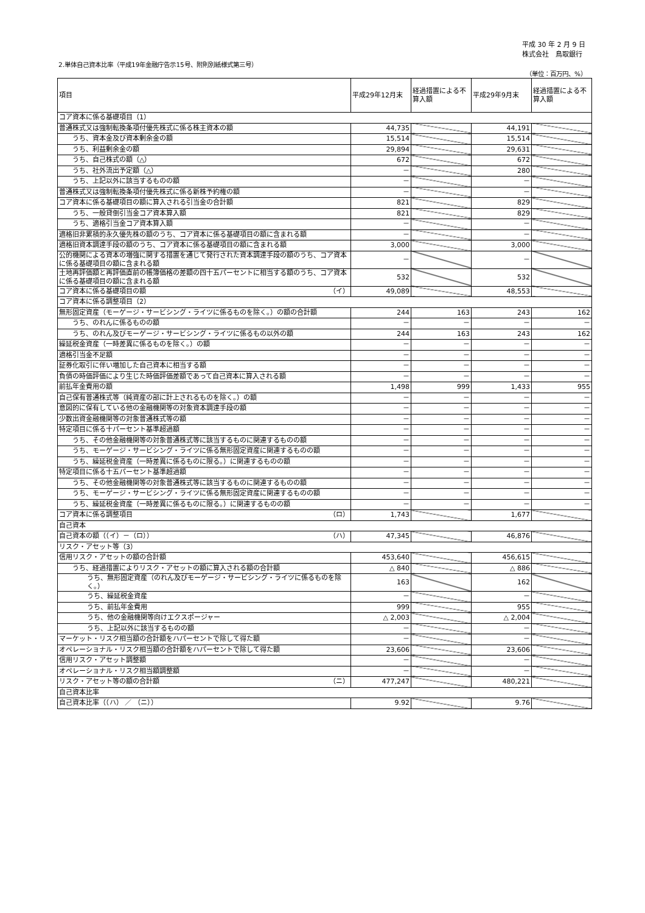平成 30 年 2 月 9 日
株式会社　鳥取銀行
2.単体自己資本比率（平成19年金融庁告示15号、附則別紙様式第三号）
（単位：百万円、%）
| 項目 | 平成29年12月末 | 経過措置による不算入額 | 平成29年9月末 | 経過措置による不算入額 |
| --- | --- | --- | --- | --- |
| コア資本に係る基礎項目（1） | | | | |
| 普通株式又は強制転換条項付優先株式に係る株主資本の額 | 44,735 | | 44,191 | |
| うち、資本金及び資本剰余金の額 | 15,514 | | 15,514 | |
| うち、利益剰余金の額 | 29,894 | | 29,631 | |
| うち、自己株式の額（△） | 672 | | 672 | |
| うち、社外流出予定額（△） | － | | 280 | |
| うち、上記以外に該当するものの額 | － | | － | |
| 普通株式又は強制転換条項付優先株式に係る新株予約権の額 | － | | － | |
| コア資本に係る基礎項目の額に算入される引当金の合計額 | 821 | | 829 | |
| うち、一般貸倒引当金コア資本算入額 | 821 | | 829 | |
| うち、適格引当金コア資本算入額 | － | | － | |
| 適格旧非累積的永久優先株の額のうち、コア資本に係る基礎項目の額に含まれる額 | － | | － | |
| 適格旧資本調達手段の額のうち、コア資本に係る基礎項目の額に含まれる額 | 3,000 | | 3,000 | |
| 公的機関による資本の増強に関する措置を通じて発行された資本調達手段の額のうち、コア資本に係る基礎項目の額に含まれる額 | － | | － | |
| 土地再評価額と再評価直前の帳簿価格の差額の四十五パーセントに相当する額のうち、コア資本に係る基礎項目の額に含まれる額 | 532 | | 532 | |
| コア資本に係る基礎項目の額 （イ） | 49,089 | | 48,553 | |
| コア資本に係る調整項目（2） | | | | |
| 無形固定資産（モーゲージ・サービシング・ライツに係るものを除く。）の額の合計額 | 244 | 163 | 243 | 162 |
| うち、のれんに係るものの額 | － | － | － | － |
| うち、のれん及びモーゲージ・サービシング・ライツに係るもの以外の額 | 244 | 163 | 243 | 162 |
| 繰延税金資産（一時差異に係るものを除く。）の額 | － | － | － | － |
| 適格引当金不足額 | － | － | － | － |
| 証券化取引に伴い増加した自己資本に相当する額 | － | － | － | － |
| 負債の時価評価により生じた時価評価差額であって自己資本に算入される額 | － | － | － | － |
| 前払年金費用の額 | 1,498 | 999 | 1,433 | 955 |
| 自己保有普通株式等（純資産の部に計上されるものを除く。）の額 | － | － | － | － |
| 意図的に保有している他の金融機関等の対象資本調達手段の額 | － | － | － | － |
| 少数出資金融機関等の対象普通株式等の額 | － | － | － | － |
| 特定項目に係る十パーセント基準超過額 | － | － | － | － |
| うち、その他金融機関等の対象普通株式等に該当するものに関連するものの額 | － | － | － | － |
| うち、モーゲージ・サービシング・ライツに係る無形固定資産に関連するものの額 | － | － | － | － |
| うち、繰延税金資産（一時差異に係るものに限る。）に関連するものの額 | － | － | － | － |
| 特定項目に係る十五パーセント基準超過額 | － | － | － | － |
| うち、その他金融機関等の対象普通株式等に該当するものに関連するものの額 | － | － | － | － |
| うち、モーゲージ・サービシング・ライツに係る無形固定資産に関連するものの額 | － | － | － | － |
| うち、繰延税金資産（一時差異に係るものに限る。）に関連するものの額 | － | － | － | － |
| コア資本に係る調整項目 （ロ） | 1,743 | | 1,677 | |
| 自己資本 | | | | |
| 自己資本の額（（イ）－（ロ）） （ハ） | 47,345 | | 46,876 | |
| リスク・アセット等（3） | | | | |
| 信用リスク・アセットの額の合計額 | 453,640 | | 456,615 | |
| うち、経過措置によりリスク・アセットの額に算入される額の合計額 | △ 840 | | △ 886 | |
| うち、無形固定資産（のれん及びモーゲージ・サービシング・ライツに係るものを除く。） | 163 | | 162 | |
| うち、繰延税金資産 | － | | － | |
| うち、前払年金費用 | 999 | | 955 | |
| うち、他の金融機関等向けエクスポージャー | △ 2,003 | | △ 2,004 | |
| うち、上記以外に該当するものの額 | － | | － | |
| マーケット・リスク相当額の合計額をハパーセントで除して得た額 | － | | － | |
| オペレーショナル・リスク相当額の合計額をハパーセントで除して得た額 | 23,606 | | 23,606 | |
| 信用リスク・アセット調整額 | － | | － | |
| オペレーショナル・リスク相当額調整額 | － | | － | |
| リスク・アセット等の額の合計額 （ニ） | 477,247 | | 480,221 | |
| 自己資本比率 | | | | |
| 自己資本比率（（ハ） ／ （ニ）） | 9.92 | | 9.76 | |